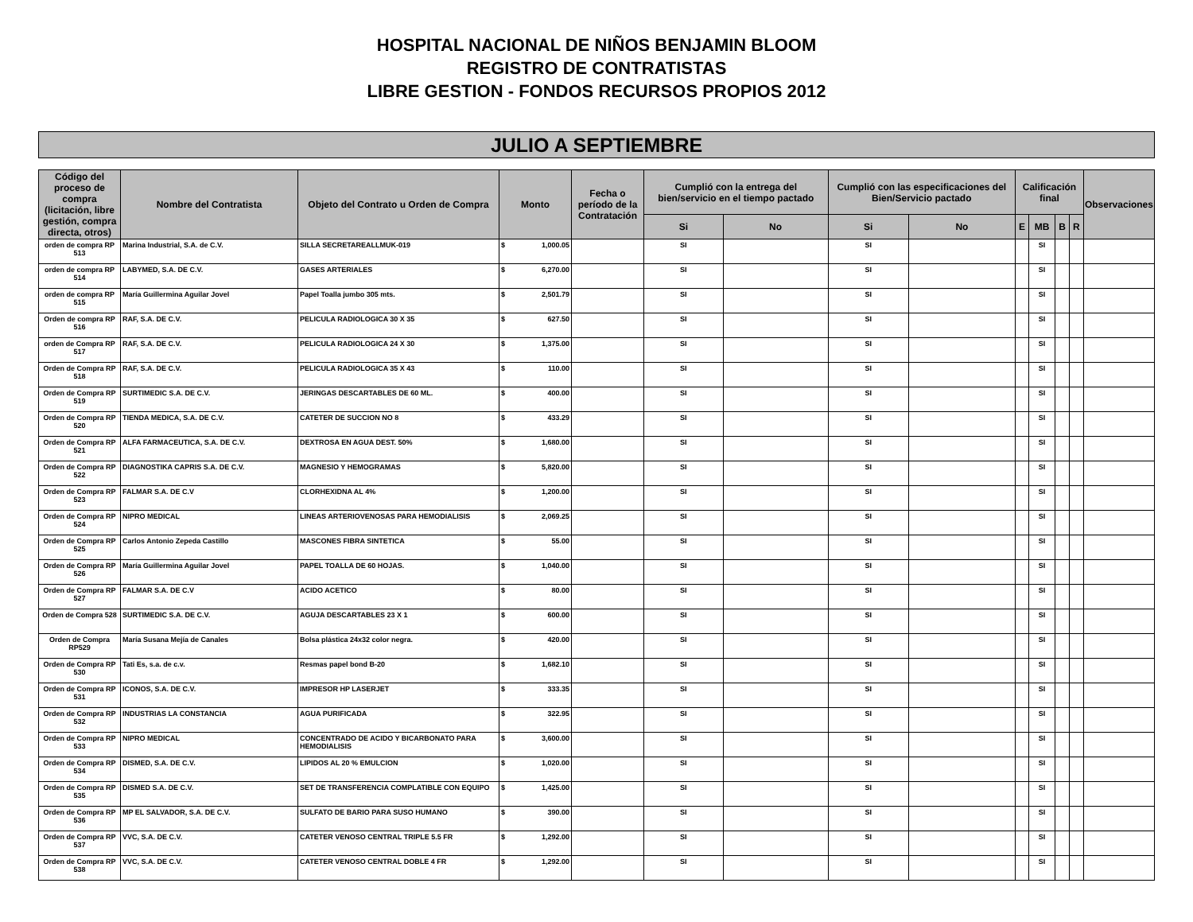HOSPITAL NACIONAL DE NIÑOS BENJAMIN BLOOM
REGISTRO DE CONTRATISTAS
LIBRE GESTION - FONDOS RECURSOS PROPIOS 2012
JULIO A SEPTIEMBRE
| Código del proceso de compra (licitación, libre gestión, compra directa, otros) | Nombre del Contratista | Objeto del Contrato u Orden de Compra | Monto | Fecha o período de la Contratación | Cumplió con la entrega del bien/servicio en el tiempo pactado | | Cumplió con las especificaciones del Bien/Servicio pactado | | Calificación final | | | | Observaciones |
| --- | --- | --- | --- | --- | --- | --- | --- | --- | --- | --- | --- | --- | --- |
| | | | | | Si | No | Si | No | E | MB | B | R | |
| orden de compra RP 513 | Marina Industrial, S.A. de C.V. | SILLA SECRETAREALLMUK-019 | $ 1,000.05 | | SI | | SI | | | SI | | | |
| orden de compra RP 514 | LABYMED, S.A. DE C.V. | GASES ARTERIALES | $ 6,270.00 | | SI | | SI | | | SI | | | |
| orden de compra RP 515 | María Guillermina Aguilar Jovel | Papel Toalla jumbo 305 mts. | $ 2,501.79 | | SI | | SI | | | SI | | | |
| Orden de compra RP 516 | RAF, S.A. DE C.V. | PELICULA RADIOLOGICA 30 X 35 | $ 627.50 | | SI | | SI | | | SI | | | |
| orden de Compra RP 517 | RAF, S.A. DE C.V. | PELICULA RADIOLOGICA 24 X 30 | $ 1,375.00 | | SI | | SI | | | SI | | | |
| Orden de Compra RP 518 | RAF, S.A. DE C.V. | PELICULA RADIOLOGICA 35 X 43 | $ 110.00 | | SI | | SI | | | SI | | | |
| Orden de Compra RP 519 | SURTIMEDIC S.A. DE C.V. | JERINGAS DESCARTABLES DE 60 ML. | $ 400.00 | | SI | | SI | | | SI | | | |
| Orden de Compra RP 520 | TIENDA MEDICA, S.A. DE C.V. | CATETER DE SUCCION NO 8 | $ 433.29 | | SI | | SI | | | SI | | | |
| Orden de Compra RP 521 | ALFA FARMACEUTICA, S.A. DE C.V. | DEXTROSA EN AGUA DEST. 50% | $ 1,680.00 | | SI | | SI | | | SI | | | |
| Orden de Compra RP 522 | DIAGNOSTIKA CAPRIS S.A. DE C.V. | MAGNESIO Y HEMOGRAMAS | $ 5,820.00 | | SI | | SI | | | SI | | | |
| Orden de Compra RP 523 | FALMAR S.A. DE C.V | CLORHEXIDNA AL 4% | $ 1,200.00 | | SI | | SI | | | SI | | | |
| Orden de Compra RP 524 | NIPRO MEDICAL | LINEAS ARTERIOVENOSAS PARA HEMODIALISIS | $ 2,069.25 | | SI | | SI | | | SI | | | |
| Orden de Compra RP 525 | Carlos Antonio Zepeda Castillo | MASCONES FIBRA SINTETICA | $ 55.00 | | SI | | SI | | | SI | | | |
| Orden de Compra RP 526 | María Guillermina Aguilar Jovel | PAPEL TOALLA DE 60 HOJAS. | $ 1,040.00 | | SI | | SI | | | SI | | | |
| Orden de Compra RP 527 | FALMAR S.A. DE C.V | ACIDO ACETICO | $ 80.00 | | SI | | SI | | | SI | | | |
| Orden de Compra 528 | SURTIMEDIC S.A. DE C.V. | AGUJA DESCARTABLES 23 X 1 | $ 600.00 | | SI | | SI | | | SI | | | |
| Orden de Compra RP529 | María Susana Mejía de Canales | Bolsa plástica 24x32 color negra. | $ 420.00 | | SI | | SI | | | SI | | | |
| Orden de Compra RP 530 | Tati Es, s.a. de c.v. | Resmas papel bond B-20 | $ 1,682.10 | | SI | | SI | | | SI | | | |
| Orden de Compra RP 531 | ICONOS, S.A. DE C.V. | IMPRESOR HP LASERJET | $ 333.35 | | SI | | SI | | | SI | | | |
| Orden de Compra RP 532 | INDUSTRIAS LA CONSTANCIA | AGUA PURIFICADA | $ 322.95 | | SI | | SI | | | SI | | | |
| Orden de Compra RP 533 | NIPRO MEDICAL | CONCENTRADO DE ACIDO Y BICARBONATO PARA HEMODIALISIS | $ 3,600.00 | | SI | | SI | | | SI | | | |
| Orden de Compra RP 534 | DISMED, S.A. DE C.V. | LIPIDOS AL 20 % EMULCION | $ 1,020.00 | | SI | | SI | | | SI | | | |
| Orden de Compra RP 535 | DISMED S.A. DE C.V. | SET DE TRANSFERENCIA COMPLATIBLE CON EQUIPO | $ 1,425.00 | | SI | | SI | | | SI | | | |
| Orden de Compra RP 536 | MP EL SALVADOR, S.A. DE C.V. | SULFATO DE BARIO PARA SUSO HUMANO | $ 390.00 | | SI | | SI | | | SI | | | |
| Orden de Compra RP 537 | VVC, S.A. DE C.V. | CATETER VENOSO CENTRAL TRIPLE 5.5 FR | $ 1,292.00 | | SI | | SI | | | SI | | | |
| Orden de Compra RP 538 | VVC, S.A. DE C.V. | CATETER VENOSO CENTRAL DOBLE 4 FR | $ 1,292.00 | | SI | | SI | | | SI | | | |